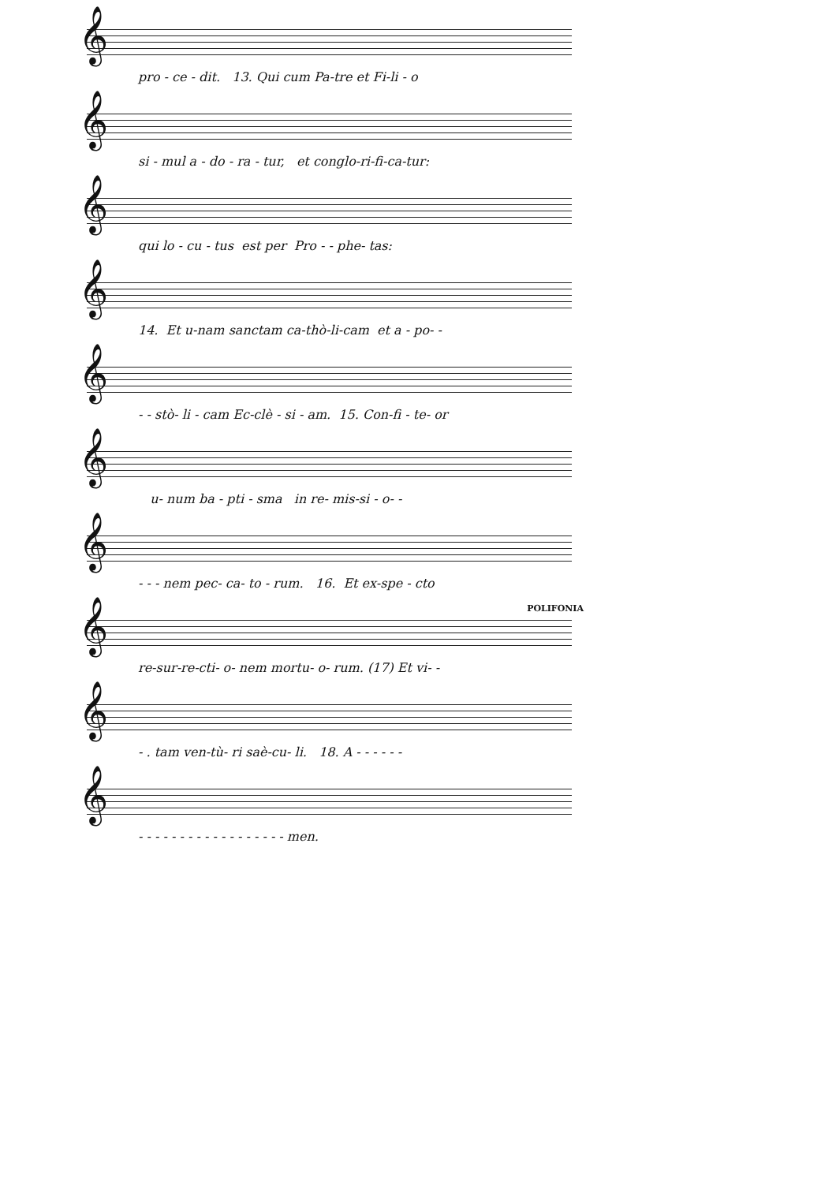𝄞
pro - ce - dit. 13. Qui cum Pa-tre et Fi-li - o
𝄞
si - mul a - do - ra - tur, et conglo-ri-fi-ca-tur:
𝄞
qui lo - cu - tus est per Pro - - phe- tas:
𝄞
14. Et u-nam sanctam ca-thò-li-cam et a - po- -
𝄞
- - stò- li - cam Ec-clè - si - am. 15. Con-fi - te- or
𝄞
u- num ba - pti - sma in re- mis-si - o- -
𝄞
- - - nem pec- ca- to - rum. 16. Et ex-spe - cto
POLIFONIA
𝄞
re-sur-re-cti- o- nem mortu- o- rum. (17) Et vi- -
𝄞
- . tam ven-tù- ri saè-cu- li. 18. A - - - - - -
𝄞
- - - - - - - - - - - - - - - - - - men.